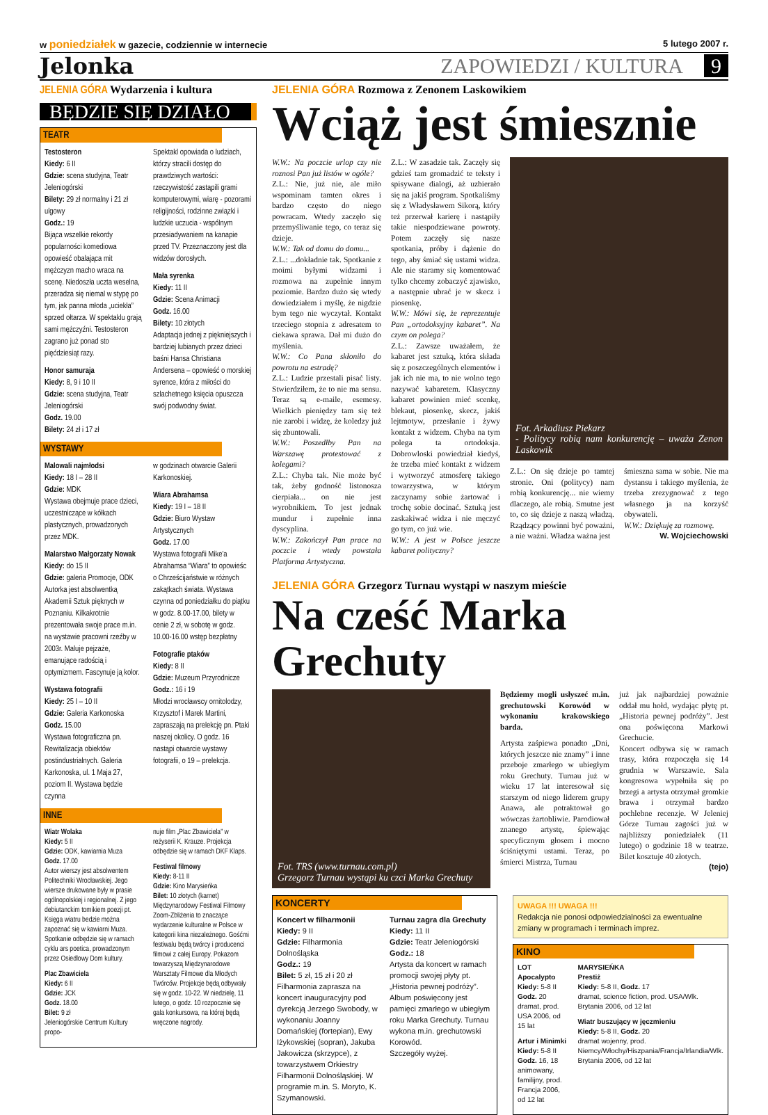w poniedziałek w gazecie, codziennie w internecie
5 lutego 2007 r.
Jelonka ZAPOWIEDZI / KULTURA 9
JELENIA GÓRA Wydarzenia i kultura
BĘDZIE SIĘ DZIAŁO
TEATR
Testosteron
Kiedy: 6 II
Gdzie: scena studyjna, Teatr Jeleniogórski
Bilety: 29 zł normalny i 21 zł ulgowy
Godz.: 19
Bijąca wszelkie rekordy popularności komediowa opowieść obalająca mit mężczyzn macho wraca na scenę. Niedoszła uczta weselna, przeradza się niemal w stypę po tym, jak panna młoda „uciekła” sprzed ołtarza. W spektaklu grają sami mężczyźni. Testosteron zagrano już ponad sto pięćdziesiąt razy.
Honor samuraja
Kiedy: 8, 9 i 10 II
Gdzie: scena studyjna, Teatr Jeleniogórski
Godz. 19.00
Bilety: 24 zł i 17 zł
Spektakl opowiada o ludziach, którzy stracili dostęp do prawdziwych wartości: rzeczywistość zastąpili grami komputerowymi, wiarę - pozorami religijności, rodzinne związki i ludzkie uczucia - wspólnym przesiadywaniem na kanapie przed TV. Przeznaczony jest dla widzów dorosłych.
Mała syrenka
Kiedy: 11 II
Gdzie: Scena Animacji
Godz. 16.00
Bilety: 10 złotych
Adaptacja jednej z piękniejszych i bardziej lubianych przez dzieci baśni Hansa Christiana Andersena – opowieść o morskiej syrence, która z miłości do szlachetnego księcia opuszcza swój podwodny świat.
WYSTAWY
Malowali najmłodsi
Kiedy: 18 I – 28 II
Gdzie: MDK
Wystawa obejmuje prace dzieci, uczestniczące w kółkach plastycznych, prowadzonych przez MDK.
Malarstwo Małgorzaty Nowak
Kiedy: do 15 II
Gdzie: galeria Promocje, ODK
Autorka jest absolwentką Akademii Sztuk pięknych w Poznaniu. Kilkakrotnie prezentowała swoje prace m.in. na wystawie pracowni rzeźby w 2003r. Maluje pejzaże, emanujące radością i optymizmem. Fascynuje ją kolor.
Wystawa fotografii
Kiedy: 25 I – 10 II
Gdzie: Galeria Karkonoska
Godz. 15.00
Wystawa fotograficzna pn. Rewitalizacja obiektów postindustrialnych. Galeria Karkonoska, ul. 1 Maja 27, poziom II. Wystawa będzie czynna
w godzinach otwarcie Galerii Karkonoskiej.
Wiara Abrahamsa
Kiedy: 19 I – 18 II
Gdzie: Biuro Wystaw Artystycznych
Godz. 17.00
Wystawa fotografii Mike'a Abrahamsa “Wiara” to opowieśc o Chrześcijaństwie w różnych zakątkach świata. Wystawa czynna od poniedziałku do piątku w godz. 8.00-17.00, bilety w cenie 2 zł, w sobotę w godz. 10.00-16.00 wstęp bezpłatny
Fotografie ptaków
Kiedy: 8 II
Gdzie: Muzeum Przyrodnicze
Godz.: 16 i 19
Młodzi wrocławscy ornitolodzy, Krzysztof i Marek Martini, zapraszają na prelekcję pn. Ptaki naszej okolicy. O godz. 16 nastąpi otwarcie wystawy fotografii, o 19 – prelekcja.
INNE
Wiatr Wolaka
Kiedy: 5 II
Gdzie: ODK, kawiarnia Muza
Godz. 17.00
Autor wierszy jest absolwentem Politechniki Wrocławskiej. Jego wiersze drukowane były w prasie ogólnopolskiej i regionalnej. Z jego debiutanckim tomikiem poezji pt. Księga wiatru bedzie można zapoznać się w kawiarni Muza. Spotkanie odbędzie się w ramach cyklu ars poetica, prowadzonym przez Osiedlowy Dom kultury.
Plac Zbawiciela
Kiedy: 6 II
Gdzie: JCK
Godz. 18.00
Bilet: 9 zł
Jeleniogórskie Centrum Kultury propo-
nuje film „Plac Zbawiciela” w reżyserii K. Krauze. Projekcja odbędzie się w ramach DKF Klaps.
Festiwal filmowy
Kiedy: 8-11 II
Gdzie: Kino Marysieńka
Bilet: 10 złotych (karnet)
Międzynarodowy Festiwal Filmowy Zoom-Zbliżenia to znaczące wydarzenie kulturalne w Polsce w kategorii kina niezależnego. Gośćmi festiwalu będą twórcy i producenci filmowi z całej Europy. Pokazom towarzyszą Międzynarodowe Warsztaty Filmowe dla Młodych Twórców. Projekcje będą odbywały się w godz. 10-22. W niedzielę, 11 lutego, o godz. 10 rozpocznie się gala konkursowa, na której będą wręczone nagrody.
JELENIA GÓRA Rozmowa z Zenonem Laskowikiem
Wciąż jest śmiesznie
W.W.: Na poczcie urlop czy nie roznosi Pan już listów w ogóle?
Z.L.: Nie, już nie, ale miło wspominam tamten okres i bardzo często do niego powracam. Wtedy zaczęło się przemyśliwanie tego, co teraz się dzieje.
W.W.: Tak od domu do domu...
Z.L.: ...dokładnie tak. Spotkanie z moimi byłymi widzami i rozmowa na zupełnie innym poziomie. Bardzo dużo się wtedy dowiedziałem i myślę, że nigdzie bym tego nie wyczytał. Kontakt trzeciego stopnia z adresatem to ciekawa sprawa. Dał mi dużo do myślenia.
W.W.: Co Pana skłoniło do powrotu na estradę?
Z.L.: Ludzie przestali pisać listy. Stwierdziłem, że to nie ma sensu. Teraz są e-maile, esemesy. Wielkich pieniędzy tam się też nie zarobi i widzę, że koledzy już się zbuntowali.
W.W.: Poszedłby Pan na Warszawę protestować z kolegami?
Z.L.: Chyba tak. Nie może być tak, żeby godność listonosza cierpiała... on nie jest wyrobnikiem. To jest jednak mundur i zupełnie inna dyscyplina.
W.W.: Zakończył Pan prace na poczcie i wtedy powstała Platforma Artystyczna.
Z.L.: W zasadzie tak. Zaczęły się gdzieś tam gromadzić te teksty i spisywane dialogi, aż uzbierało się na jakiś program. Spotkaliśmy się z Władysławem Sikorą, który też przerwał karierę i nastąpiły takie niespodziewane powroty. Potem zaczęły się nasze spotkania, próby i dążenie do tego, aby śmiać się ustami widza. Ale nie staramy się komentować tylko chcemy zobaczyć zjawisko, a następnie ubrać je w skecz i piosenkę.
W.W.: Mówi się, że reprezentuje Pan „ortodoksyjny kabaret”. Na czym on polega?
Z.L.: Zawsze uważałem, że kabaret jest sztuką, która składa się z poszczególnych elementów i jak ich nie ma, to nie wolno tego nazywać kabaretem. Klasyczny kabaret powinien mieć scenkę, blekaut, piosenkę, skecz, jakiś lejtmotyw, przesłanie i żywy kontakt z widzem. Chyba na tym polega ta ortodoksja. Dobrowloski powiedział kiedyś, że trzeba mieć kontakt z widzem i wytworzyć atmosferę takiego towarzystwa, w którym zaczynamy sobie żartować i trochę sobie docinać. Sztuką jest zaskakiwać widza i nie męczyć go tym, co już wie.
W.W.: A jest w Polsce jeszcze kabaret polityczny?
Fot. Arkadiusz Piekarz
- Politycy robią nam konkurencję – uważa Zenon Laskowik
Z.L.: On się dzieje po tamtej stronie. Oni (politycy) nam robią konkurencję... nie wiemy dlaczego, ale robią. Smutne jest to, co się dzieje z naszą władzą. Rządzący powinni być poważni, a nie ważni. Władza ważna jest
śmieszna sama w sobie. Nie ma dystansu i takiego myślenia, że trzeba zrezygnować z tego własnego ja na korzyść obywateli.
W.W.: Dziękuję za rozmowę.
W. Wojciechowski
JELENIA GÓRA Grzegorz Turnau wystąpi w naszym mieście
Na cześć Marka Grechuty
Fot. TRS (www.turnau.com.pl)
Grzegorz Turnau wystąpi ku czci Marka Grechuty
Będziemy mogli usłyszeć m.in. grechutowski Korowód w wykonaniu krakowskiego barda.
Artysta zaśpiewa ponadto „Dni, których jeszcze nie znamy” i inne przeboje zmarłego w ubiegłym roku Grechuty. Turnau już w wieku 17 lat interesował się starszym od niego liderem grupy Anawa, ale potraktował go wówczas żartobliwie. Parodiował znanego artystę, śpiewając specyficznym głosem i mocno ściśniętymi ustami. Teraz, po śmierci Mistrza, Turnau
już jak najbardziej poważnie oddał mu hołd, wydając płytę pt. „Historia pewnej podróży”. Jest ona poświęcona Markowi Grechucie.
Koncert odbywa się w ramach trasy, która rozpoczęła się 14 grudnia w Warszawie. Sala kongresowa wypełniła się po brzegi a artysta otrzymał gromkie brawa i otrzymał bardzo pochlebne recenzje. W Jeleniej Górze Turnau zagości już w najbliższy poniedziałek (11 lutego) o godzinie 18 w teatrze. Bilet kosztuje 40 złotych.
(tejo)
KONCERTY
Koncert w filharmonii
Kiedy: 9 II
Gdzie: Filharmonia Dolnośląska
Godz.: 19
Bilet: 5 zł, 15 zł i 20 zł
Filharmonia zaprasza na koncert inauguracyjny pod dyrekcją Jerzego Swobody, w wykonaniu Joanny Domańskiej (fortepian), Ewy Iżykowskiej (sopran), Jakuba Jakowicza (skrzypce), z towarzystwem Orkiestry Filharmonii Dolnośląskiej. W programie m.in. S. Moryto, K. Szymanowski.
Turnau zagra dla Grechuty
Kiedy: 11 II
Gdzie: Teatr Jeleniogórski
Godz.: 18
Artysta da koncert w ramach promocji swojej płyty pt. „Historia pewnej podróży”. Album poświęcony jest pamięci zmarłego w ubiegłym roku Marka Grechuty. Turnau wykona m.in. grechutowski Korowód.
Szczegóły wyżej.
UWAGA !!! UWAGA !!!
Redakcja nie ponosi odpowiedzialności za ewentualne zmiany w programach i terminach imprez.
KINO
LOT
Apocalypto
Kiedy: 5-8 II
Godz. 20
dramat, prod. USA 2006, od 15 lat
Artur i Minimki
Kiedy: 5-8 II
Godz. 16, 18
animowany, familijny, prod. Francja 2006, od 12 lat
MARYSIEŃKA
Prestiż
Kiedy: 5-8 II, Godz. 17
dramat, science fiction, prod. USA/Wlk. Brytania 2006, od 12 lat
Wiatr buszujący w jęczmieniu
Kiedy: 5-8 II, Godz. 20
dramat wojenny, prod. Niemcy/Włochy/Hiszpania/Francja/Irlandia/Wlk. Brytania 2006, od 12 lat